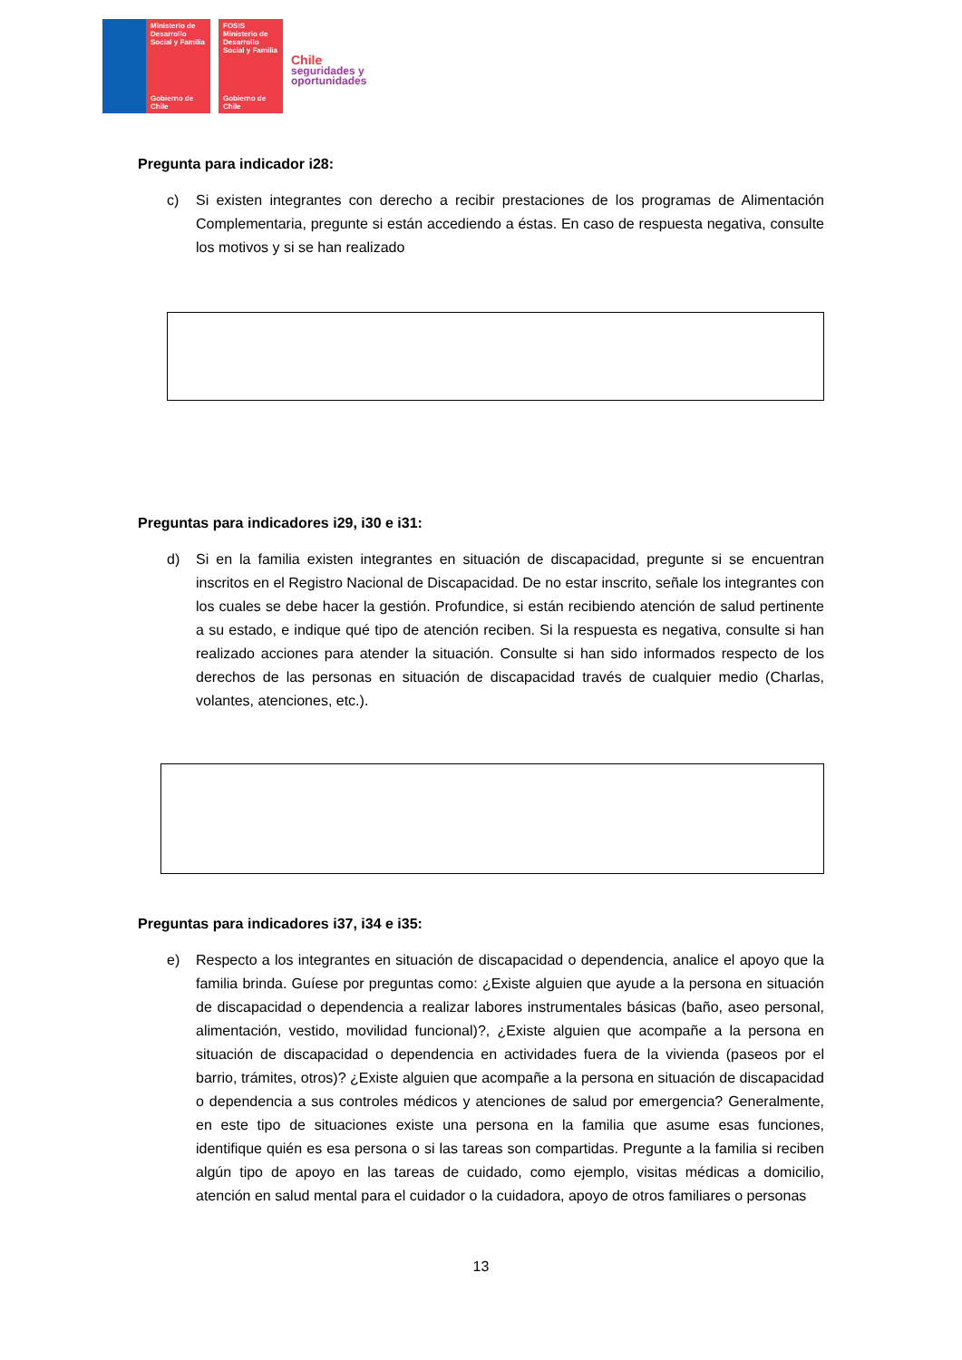Ministerio de Desarrollo Social y Familia
Gobierno de Chile
FOSIS
Ministerio de Desarrollo Social y Familia
Gobierno de Chile
Chile
seguridades y
oportunidades
Pregunta para indicador i28:
c) Si existen integrantes con derecho a recibir prestaciones de los programas de Alimentación Complementaria, pregunte si están accediendo a éstas. En caso de respuesta negativa, consulte los motivos y si se han realizado
Preguntas para indicadores i29, i30 e i31:
d) Si en la familia existen integrantes en situación de discapacidad, pregunte si se encuentran inscritos en el Registro Nacional de Discapacidad. De no estar inscrito, señale los integrantes con los cuales se debe hacer la gestión. Profundice, si están recibiendo atención de salud pertinente a su estado, e indique qué tipo de atención reciben. Si la respuesta es negativa, consulte si han realizado acciones para atender la situación. Consulte si han sido informados respecto de los derechos de las personas en situación de discapacidad través de cualquier medio (Charlas, volantes, atenciones, etc.).
Preguntas para indicadores i37, i34 e i35:
e) Respecto a los integrantes en situación de discapacidad o dependencia, analice el apoyo que la familia brinda. Guíese por preguntas como: ¿Existe alguien que ayude a la persona en situación de discapacidad o dependencia a realizar labores instrumentales básicas (baño, aseo personal, alimentación, vestido, movilidad funcional)?, ¿Existe alguien que acompañe a la persona en situación de discapacidad o dependencia en actividades fuera de la vivienda (paseos por el barrio, trámites, otros)? ¿Existe alguien que acompañe a la persona en situación de discapacidad o dependencia a sus controles médicos y atenciones de salud por emergencia? Generalmente, en este tipo de situaciones existe una persona en la familia que asume esas funciones, identifique quién es esa persona o si las tareas son compartidas. Pregunte a la familia si reciben algún tipo de apoyo en las tareas de cuidado, como ejemplo, visitas médicas a domicilio, atención en salud mental para el cuidador o la cuidadora, apoyo de otros familiares o personas
13